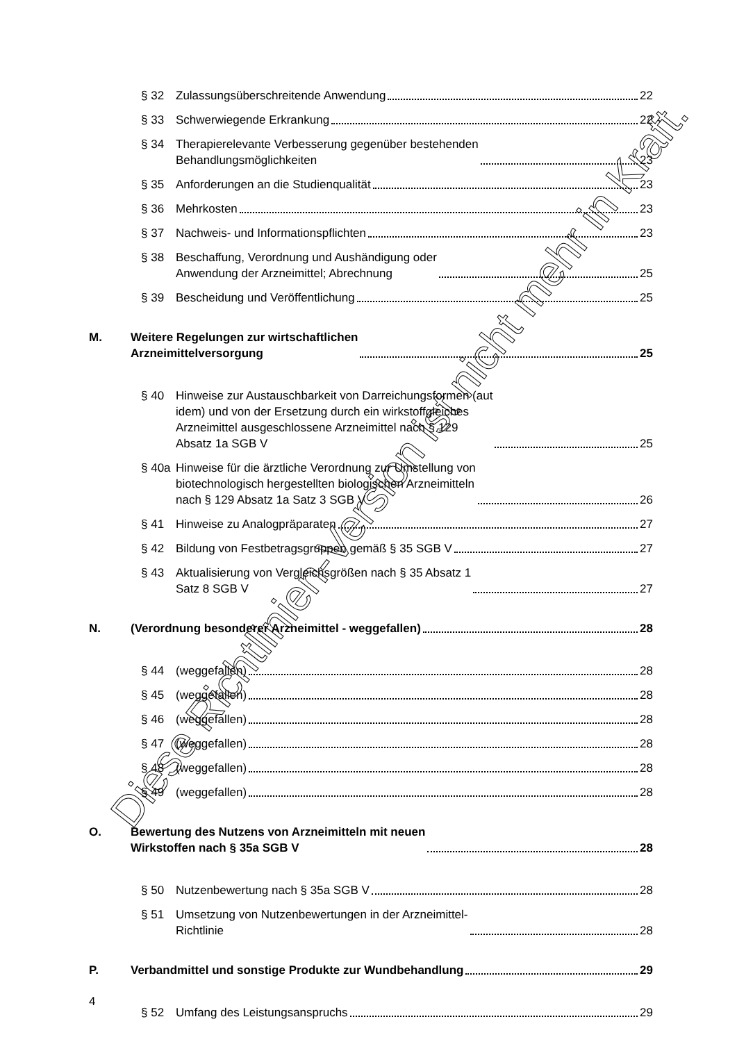§ 32 Zulassungsüberschreitende Anwendung 22
§ 33 Schwerwiegende Erkrankung 22
§ 34 Therapierelevante Verbesserung gegenüber bestehenden
Behandlungsmöglichkeiten 23
§ 35 Anforderungen an die Studienqualität 23
§ 36 Mehrkosten 23
§ 37 Nachweis- und Informationspflichten 23
§ 38 Beschaffung, Verordnung und Aushändigung oder
Anwendung der Arzneimittel; Abrechnung 25
§ 39 Bescheidung und Veröffentlichung 25
M. Weitere Regelungen zur wirtschaftlichen
Arzneimittelversorgung 25
§ 40 Hinweise zur Austauschbarkeit von Darreichungsformen (aut
idem) und von der Ersetzung durch ein wirkstoffgleiches
Arzneimittel ausgeschlossene Arzneimittel nach § 129
Absatz 1a SGB V 25
§ 40a Hinweise für die ärztliche Verordnung zur Umstellung von
biotechnologisch hergestellten biologischen Arzneimitteln
nach § 129 Absatz 1a Satz 3 SGB V 26
§ 41 Hinweise zu Analogpräparaten 27
§ 42 Bildung von Festbetragsgruppen gemäß § 35 SGB V 27
§ 43 Aktualisierung von Vergleichsgrößen nach § 35 Absatz 1
Satz 8 SGB V 27
N. (Verordnung besonderer Arzneimittel - weggefallen) 28
§ 44 (weggefallen) 28
§ 45 (weggefallen) 28
§ 46 (weggefallen) 28
§ 47 (weggefallen) 28
§ 48 (weggefallen) 28
§ 49 (weggefallen) 28
O. Bewertung des Nutzens von Arzneimitteln mit neuen
Wirkstoffen nach § 35a SGB V 28
§ 50 Nutzenbewertung nach § 35a SGB V 28
§ 51 Umsetzung von Nutzenbewertungen in der Arzneimittel-
Richtlinie 28
P. Verbandmittel und sonstige Produkte zur Wundbehandlung 29
§ 52 Umfang des Leistungsanspruchs 29
4
Diese Richtlinien-Version ist nicht mehr in Kraft.